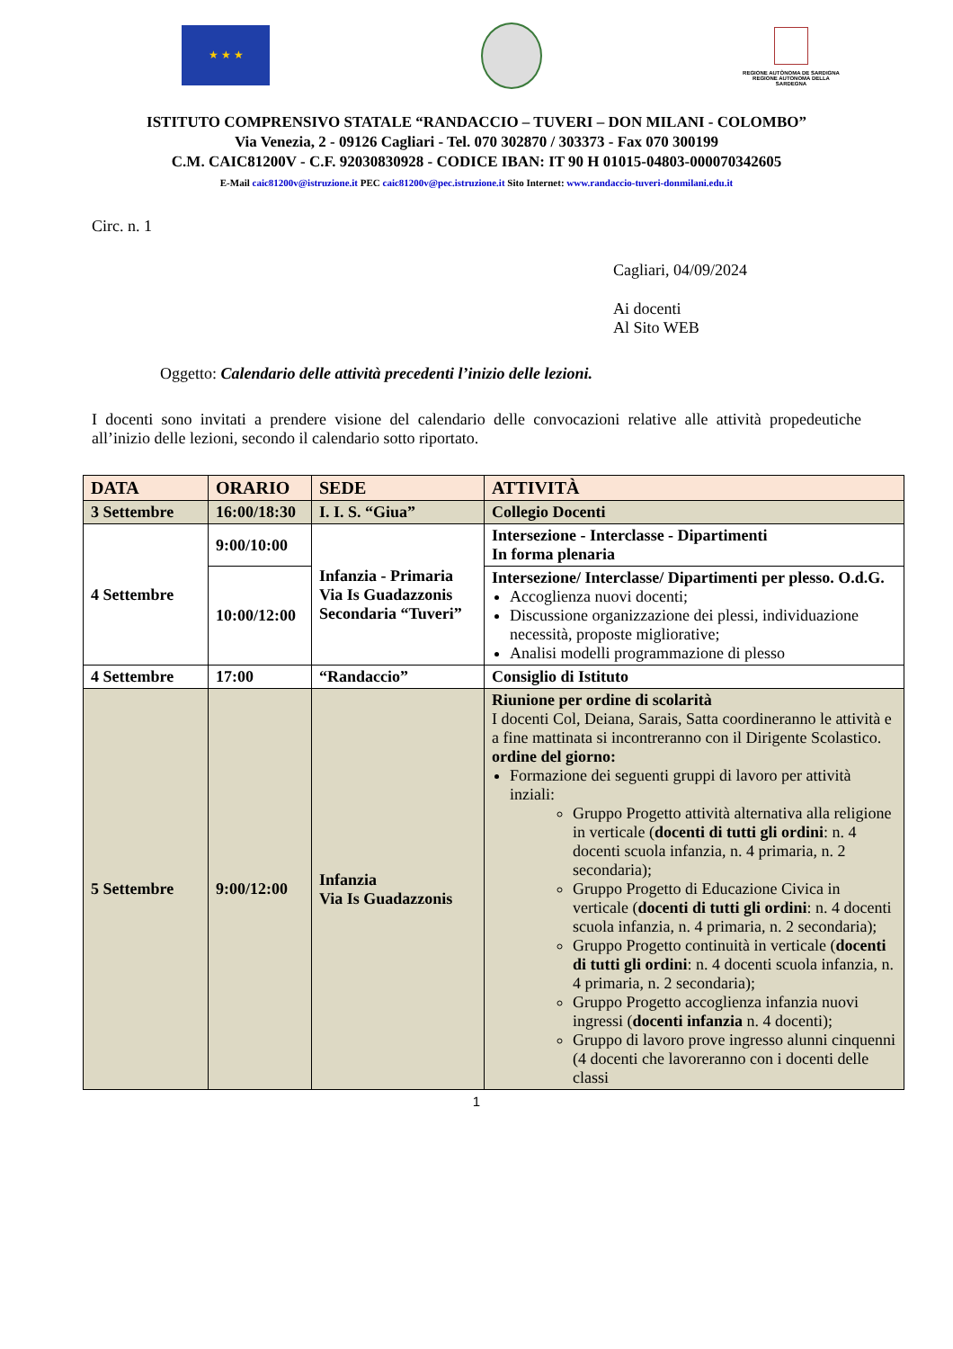★ ★ ★
REGIONE AUTÒNOMA DE SARDIGNA
REGIONE AUTONOMA DELLA SARDEGNA
ISTITUTO COMPRENSIVO STATALE “RANDACCIO – TUVERI – DON MILANI - COLOMBO”
Via Venezia, 2 - 09126 Cagliari - Tel. 070 302870 / 303373 - Fax 070 300199
C.M. CAIC81200V - C.F. 92030830928 - CODICE IBAN: IT 90 H 01015-04803-000070342605
E-Mail caic81200v@istruzione.it PEC caic81200v@pec.istruzione.it Sito Internet: www.randaccio-tuveri-donmilani.edu.it
Circ. n. 1
Cagliari, 04/09/2024
Ai docenti
Al Sito WEB
Oggetto: Calendario delle attività precedenti l’inizio delle lezioni.
I docenti sono invitati a prendere visione del calendario delle convocazioni relative alle attività propedeutiche all’inizio delle lezioni, secondo il calendario sotto riportato.
| DATA | ORARIO | SEDE | ATTIVITÀ |
| --- | --- | --- | --- |
| 3 Settembre | 16:00/18:30 | I. I. S. “Giua” | Collegio Docenti |
| 4 Settembre | 9:00/10:00 | Infanzia - Primaria Via Is Guadazzonis Secondaria “Tuveri” | Intersezione - Interclasse - Dipartimenti In forma plenaria |
| | 10:00/12:00 | | Intersezione/ Interclasse/ Dipartimenti per plesso. O.d.G. Accoglienza nuovi docenti; Discussione organizzazione dei plessi, individuazione necessità, proposte migliorative; Analisi modelli programmazione di plesso |
| 4 Settembre | 17:00 | “Randaccio” | Consiglio di Istituto |
| 5 Settembre | 9:00/12:00 | Infanzia Via Is Guadazzonis | Riunione per ordine di scolarità I docenti Col, Deiana, Sarais, Satta coordineranno le attività e a fine mattinata si incontreranno con il Dirigente Scolastico. ordine del giorno: Formazione dei seguenti gruppi di lavoro per attività inziali: Gruppo Progetto attività alternativa alla religione in verticale ( docenti di tutti gli ordini : n. 4 docenti scuola infanzia, n. 4 primaria, n. 2 secondaria); Gruppo Progetto di Educazione Civica in verticale ( docenti di tutti gli ordini : n. 4 docenti scuola infanzia, n. 4 primaria, n. 2 secondaria); Gruppo Progetto continuità in verticale ( docenti di tutti gli ordini : n. 4 docenti scuola infanzia, n. 4 primaria, n. 2 secondaria); Gruppo Progetto accoglienza infanzia nuovi ingressi ( docenti infanzia n. 4 docenti); Gruppo di lavoro prove ingresso alunni cinquenni (4 docenti che lavoreranno con i docenti delle classi |
1